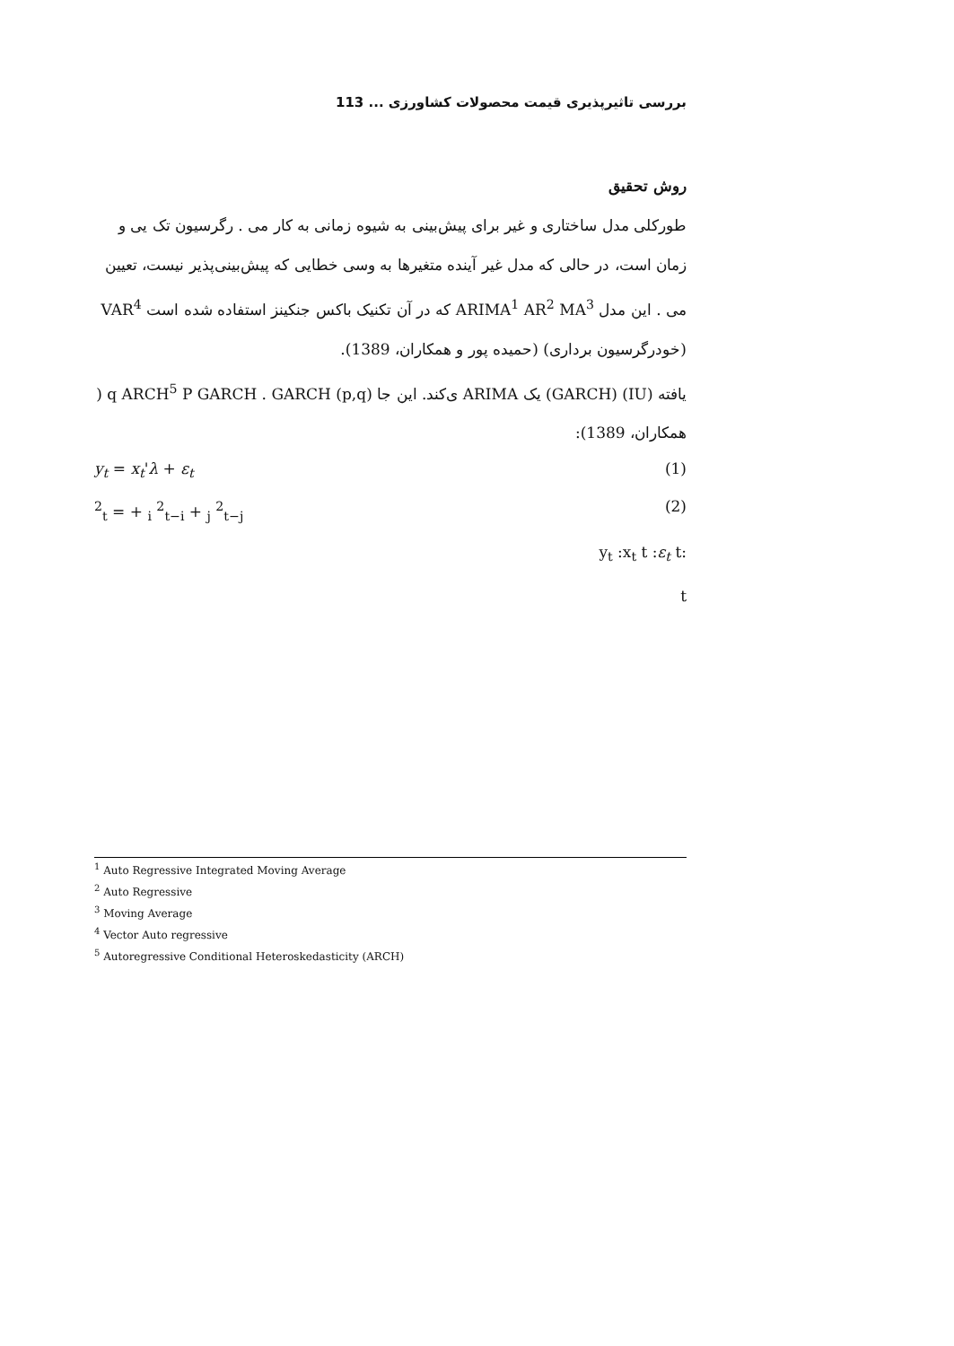بررسی تاثیرپذیری قیمت محصولات کشاورزی ... 113
روش تحقیق
طورکلی مدل ساختاری و غیر برای پیش‌بینی به شیوه زمانی به کار می . رگرسیون تک یی و زمان است، در حالی که مدل غیر آینده متغیرها به وسی خطایی که پیش‌بینی‌پذیر نیست، تعیین می . این مدل ARIMA<sup>1</sup> AR<sup>2</sup> MA<sup>3</sup> که در آن تکنیک باکس جنکینز استفاده شده است VAR<sup>4</sup> (خودرگرسیون برداری) (حمیده پور و همکاران، 1389).
یافته (IU) (GARCH) یک ARIMA ی‌کند. این جا q ARCH<sup>5</sup> P GARCH . GARCH (p,q) ( همکاران، 1389):
y<sub>t</sub> = x<sub>t</sub>'λ + ε<sub>t</sub> (1)
<sup>2</sup> <sub>t</sub> = + <sub>i</sub> <sup>2</sup><sub>t−i</sub> + <sub>j</sub> <sup>2</sup><sub>t−j</sub> (2)
:y<sub>t</sub> :x<sub>t</sub> t :ε<sub>t</sub> t
t
<sup>1</sup> Auto Regressive Integrated Moving Average
<sup>2</sup> Auto Regressive
<sup>3</sup> Moving Average
<sup>4</sup> Vector Auto regressive
<sup>5</sup> Autoregressive Conditional Heteroskedasticity (ARCH)